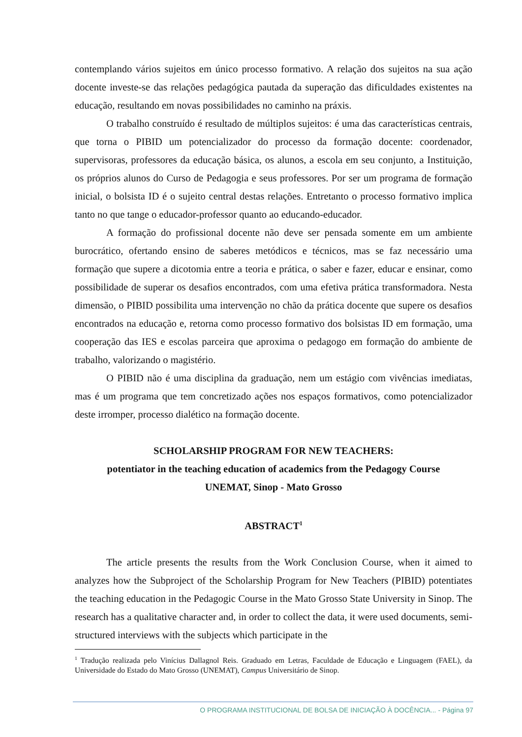contemplando vários sujeitos em único processo formativo. A relação dos sujeitos na sua ação docente investe-se das relações pedagógica pautada da superação das dificuldades existentes na educação, resultando em novas possibilidades no caminho na práxis.
O trabalho construído é resultado de múltiplos sujeitos: é uma das características centrais, que torna o PIBID um potencializador do processo da formação docente: coordenador, supervisoras, professores da educação básica, os alunos, a escola em seu conjunto, a Instituição, os próprios alunos do Curso de Pedagogia e seus professores. Por ser um programa de formação inicial, o bolsista ID é o sujeito central destas relações. Entretanto o processo formativo implica tanto no que tange o educador-professor quanto ao educando-educador.
A formação do profissional docente não deve ser pensada somente em um ambiente burocrático, ofertando ensino de saberes metódicos e técnicos, mas se faz necessário uma formação que supere a dicotomia entre a teoria e prática, o saber e fazer, educar e ensinar, como possibilidade de superar os desafios encontrados, com uma efetiva prática transformadora. Nesta dimensão, o PIBID possibilita uma intervenção no chão da prática docente que supere os desafios encontrados na educação e, retorna como processo formativo dos bolsistas ID em formação, uma cooperação das IES e escolas parceira que aproxima o pedagogo em formação do ambiente de trabalho, valorizando o magistério.
O PIBID não é uma disciplina da graduação, nem um estágio com vivências imediatas, mas é um programa que tem concretizado ações nos espaços formativos, como potencializador deste irromper, processo dialético na formação docente.
SCHOLARSHIP PROGRAM FOR NEW TEACHERS:
potentiator in the teaching education of academics from the Pedagogy Course
UNEMAT, Sinop - Mato Grosso
ABSTRACT<sup>1</sup>
The article presents the results from the Work Conclusion Course, when it aimed to analyzes how the Subproject of the Scholarship Program for New Teachers (PIBID) potentiates the teaching education in the Pedagogic Course in the Mato Grosso State University in Sinop. The research has a qualitative character and, in order to collect the data, it were used documents, semi-structured interviews with the subjects which participate in the
<sup>1</sup> Tradução realizada pelo Vinícius Dallagnol Reis. Graduado em Letras, Faculdade de Educação e Linguagem (FAEL), da Universidade do Estado do Mato Grosso (UNEMAT), Campus Universitário de Sinop.
O PROGRAMA INSTITUCIONAL DE BOLSA DE INICIAÇÃO À DOCÊNCIA... - Página 97